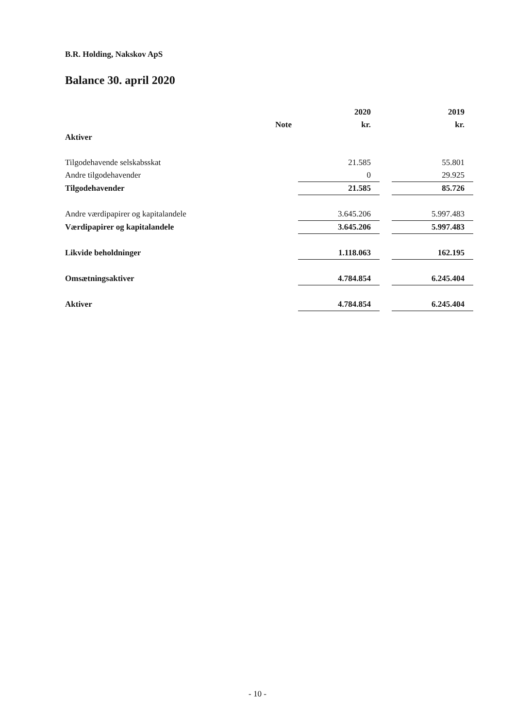B.R. Holding, Nakskov ApS
Balance 30. april 2020
| | | 2020 | | 2019 |
| --- | --- | --- | --- | --- |
| | Note | kr. | | kr. |
| Aktiver | | | | |
| Tilgodehavende selskabsskat | | 21.585 | | 55.801 |
| Andre tilgodehavender | | 0 | | 29.925 |
| Tilgodehavender | | 21.585 | | 85.726 |
| Andre værdipapirer og kapitalandele | | 3.645.206 | | 5.997.483 |
| Værdipapirer og kapitalandele | | 3.645.206 | | 5.997.483 |
| Likvide beholdninger | | 1.118.063 | | 162.195 |
| Omsætningsaktiver | | 4.784.854 | | 6.245.404 |
| Aktiver | | 4.784.854 | | 6.245.404 |
- 10 -